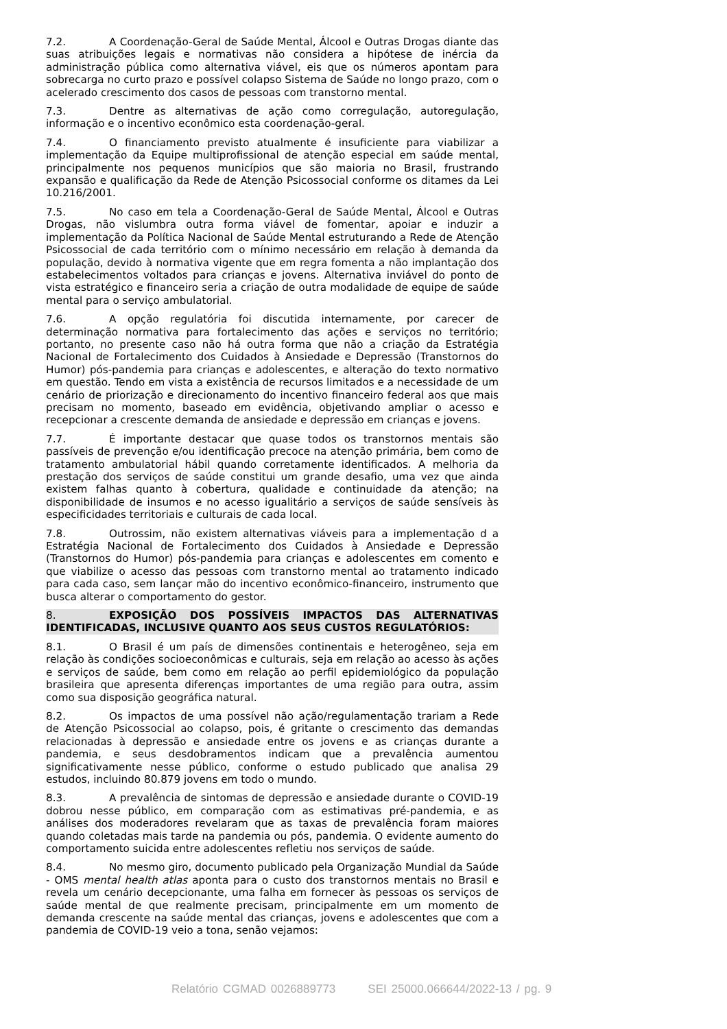7.2. A Coordenação-Geral de Saúde Mental, Álcool e Outras Drogas diante das suas atribuições legais e normativas não considera a hipótese de inércia da administração pública como alternativa viável, eis que os números apontam para sobrecarga no curto prazo e possível colapso Sistema de Saúde no longo prazo, com o acelerado crescimento dos casos de pessoas com transtorno mental.
7.3. Dentre as alternativas de ação como corregulação, autoregulação, informação e o incentivo econômico esta coordenação-geral.
7.4. O financiamento previsto atualmente é insuficiente para viabilizar a implementação da Equipe multiprofissional de atenção especial em saúde mental, principalmente nos pequenos municípios que são maioria no Brasil, frustrando expansão e qualificação da Rede de Atenção Psicossocial conforme os ditames da Lei 10.216/2001.
7.5. No caso em tela a Coordenação-Geral de Saúde Mental, Álcool e Outras Drogas, não vislumbra outra forma viável de fomentar, apoiar e induzir a implementação da Política Nacional de Saúde Mental estruturando a Rede de Atenção Psicossocial de cada território com o mínimo necessário em relação à demanda da população, devido à normativa vigente que em regra fomenta a não implantação dos estabelecimentos voltados para crianças e jovens. Alternativa inviável do ponto de vista estratégico e financeiro seria a criação de outra modalidade de equipe de saúde mental para o serviço ambulatorial.
7.6. A opção regulatória foi discutida internamente, por carecer de determinação normativa para fortalecimento das ações e serviços no território; portanto, no presente caso não há outra forma que não a criação da Estratégia Nacional de Fortalecimento dos Cuidados à Ansiedade e Depressão (Transtornos do Humor) pós-pandemia para crianças e adolescentes, e alteração do texto normativo em questão. Tendo em vista a existência de recursos limitados e a necessidade de um cenário de priorização e direcionamento do incentivo financeiro federal aos que mais precisam no momento, baseado em evidência, objetivando ampliar o acesso e recepcionar a crescente demanda de ansiedade e depressão em crianças e jovens.
7.7. É importante destacar que quase todos os transtornos mentais são passíveis de prevenção e/ou identificação precoce na atenção primária, bem como de tratamento ambulatorial hábil quando corretamente identificados. A melhoria da prestação dos serviços de saúde constitui um grande desafio, uma vez que ainda existem falhas quanto à cobertura, qualidade e continuidade da atenção; na disponibilidade de insumos e no acesso igualitário a serviços de saúde sensíveis às especificidades territoriais e culturais de cada local.
7.8. Outrossim, não existem alternativas viáveis para a implementação d a Estratégia Nacional de Fortalecimento dos Cuidados à Ansiedade e Depressão (Transtornos do Humor) pós-pandemia para crianças e adolescentes em comento e que viabilize o acesso das pessoas com transtorno mental ao tratamento indicado para cada caso, sem lançar mão do incentivo econômico-financeiro, instrumento que busca alterar o comportamento do gestor.
8. EXPOSIÇÃO DOS POSSÍVEIS IMPACTOS DAS ALTERNATIVAS IDENTIFICADAS, INCLUSIVE QUANTO AOS SEUS CUSTOS REGULATÓRIOS:
8.1. O Brasil é um país de dimensões continentais e heterogêneo, seja em relação às condições socioeconômicas e culturais, seja em relação ao acesso às ações e serviços de saúde, bem como em relação ao perfil epidemiológico da população brasileira que apresenta diferenças importantes de uma região para outra, assim como sua disposição geográfica natural.
8.2. Os impactos de uma possível não ação/regulamentação trariam a Rede de Atenção Psicossocial ao colapso, pois, é gritante o crescimento das demandas relacionadas à depressão e ansiedade entre os jovens e as crianças durante a pandemia, e seus desdobramentos indicam que a prevalência aumentou significativamente nesse público, conforme o estudo publicado que analisa 29 estudos, incluindo 80.879 jovens em todo o mundo.
8.3. A prevalência de sintomas de depressão e ansiedade durante o COVID-19 dobrou nesse público, em comparação com as estimativas pré-pandemia, e as análises dos moderadores revelaram que as taxas de prevalência foram maiores quando coletadas mais tarde na pandemia ou pós, pandemia. O evidente aumento do comportamento suicida entre adolescentes refletiu nos serviços de saúde.
8.4. No mesmo giro, documento publicado pela Organização Mundial da Saúde - OMS mental health atlas aponta para o custo dos transtornos mentais no Brasil e revela um cenário decepcionante, uma falha em fornecer às pessoas os serviços de saúde mental de que realmente precisam, principalmente em um momento de demanda crescente na saúde mental das crianças, jovens e adolescentes que com a pandemia de COVID-19 veio a tona, senão vejamos:
Relatório CGMAD 0026889773 SEI 25000.066644/2022-13 / pg. 9